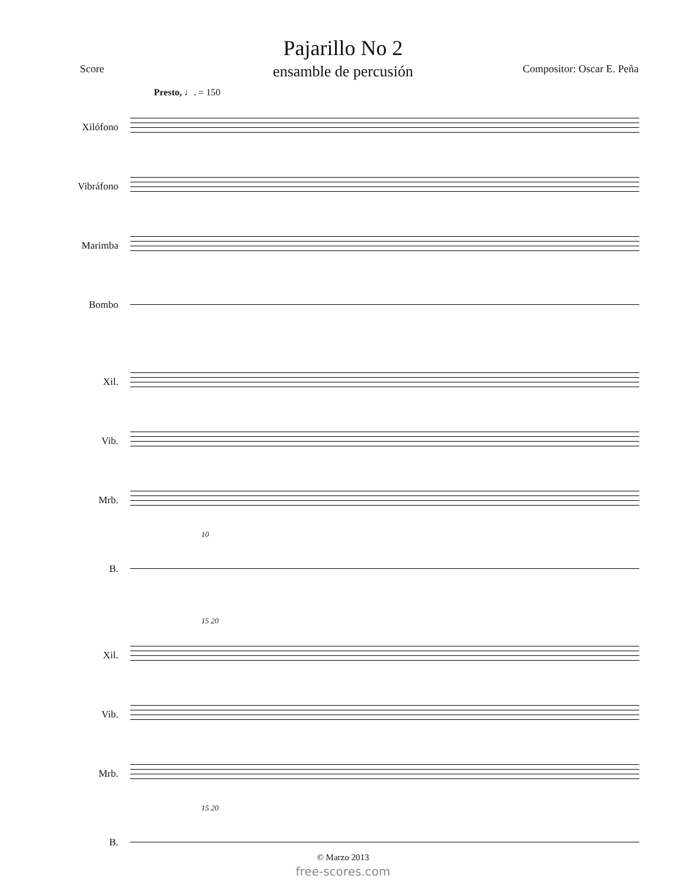Pajarillo No 2
ensamble de percusión
Score Compositor: Oscar E. Peña
Presto, ♩. = 150
Xilófono
Vibráfono
Marimba
Bombo
Xil.
Vib.
Mrb.
10
B.
15 20
Xil.
Vib.
Mrb.
15 20
B.
© Marzo 2013
free-scores.com